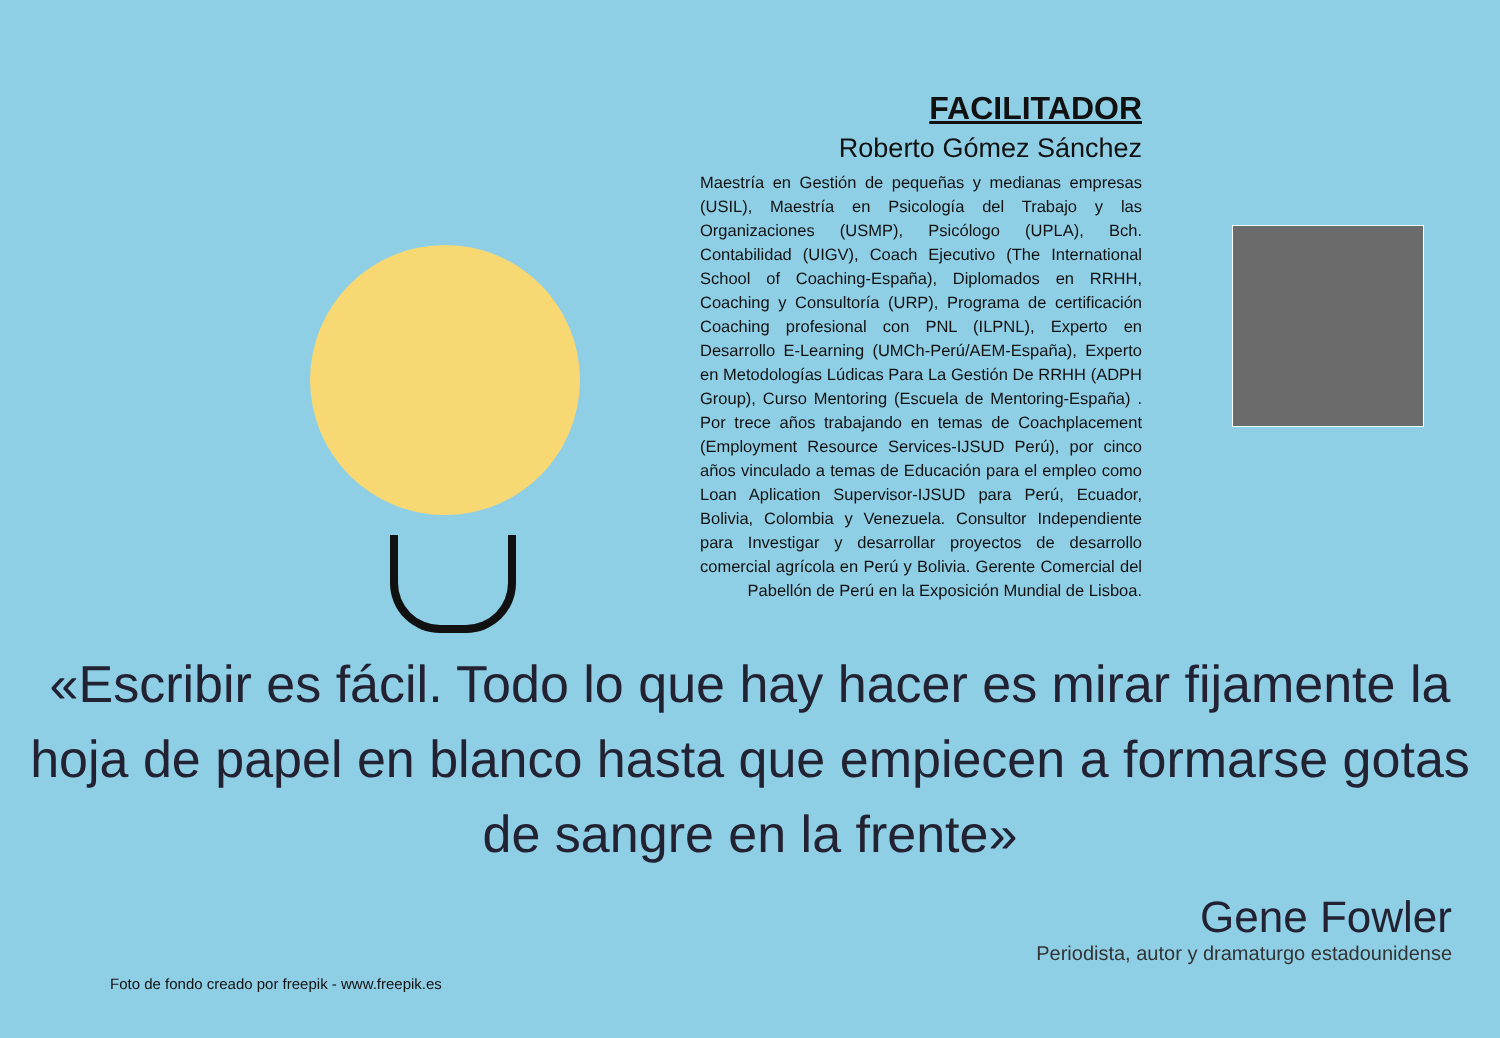FACILITADOR
Roberto Gómez Sánchez
Maestría en Gestión de pequeñas y medianas empresas (USIL), Maestría en Psicología del Trabajo y las Organizaciones (USMP), Psicólogo (UPLA), Bch. Contabilidad (UIGV), Coach Ejecutivo (The International School of Coaching-España), Diplomados en RRHH, Coaching y Consultoría (URP), Programa de certificación Coaching profesional con PNL (ILPNL), Experto en Desarrollo E-Learning (UMCh-Perú/AEM-España), Experto en Metodologías Lúdicas Para La Gestión De RRHH (ADPH Group), Curso Mentoring (Escuela de Mentoring-España) . Por trece años trabajando en temas de Coachplacement (Employment Resource Services-IJSUD Perú), por cinco años vinculado a temas de Educación para el empleo como Loan Aplication Supervisor-IJSUD para Perú, Ecuador, Bolivia, Colombia y Venezuela. Consultor Independiente para Investigar y desarrollar proyectos de desarrollo comercial agrícola en Perú y Bolivia. Gerente Comercial del Pabellón de Perú en la Exposición Mundial de Lisboa.
«Escribir es fácil. Todo lo que hay hacer es mirar fijamente la hoja de papel en blanco hasta que empiecen a formarse gotas de sangre en la frente»
Gene Fowler
Periodista, autor y dramaturgo estadounidense
Foto de fondo creado por freepik - www.freepik.es